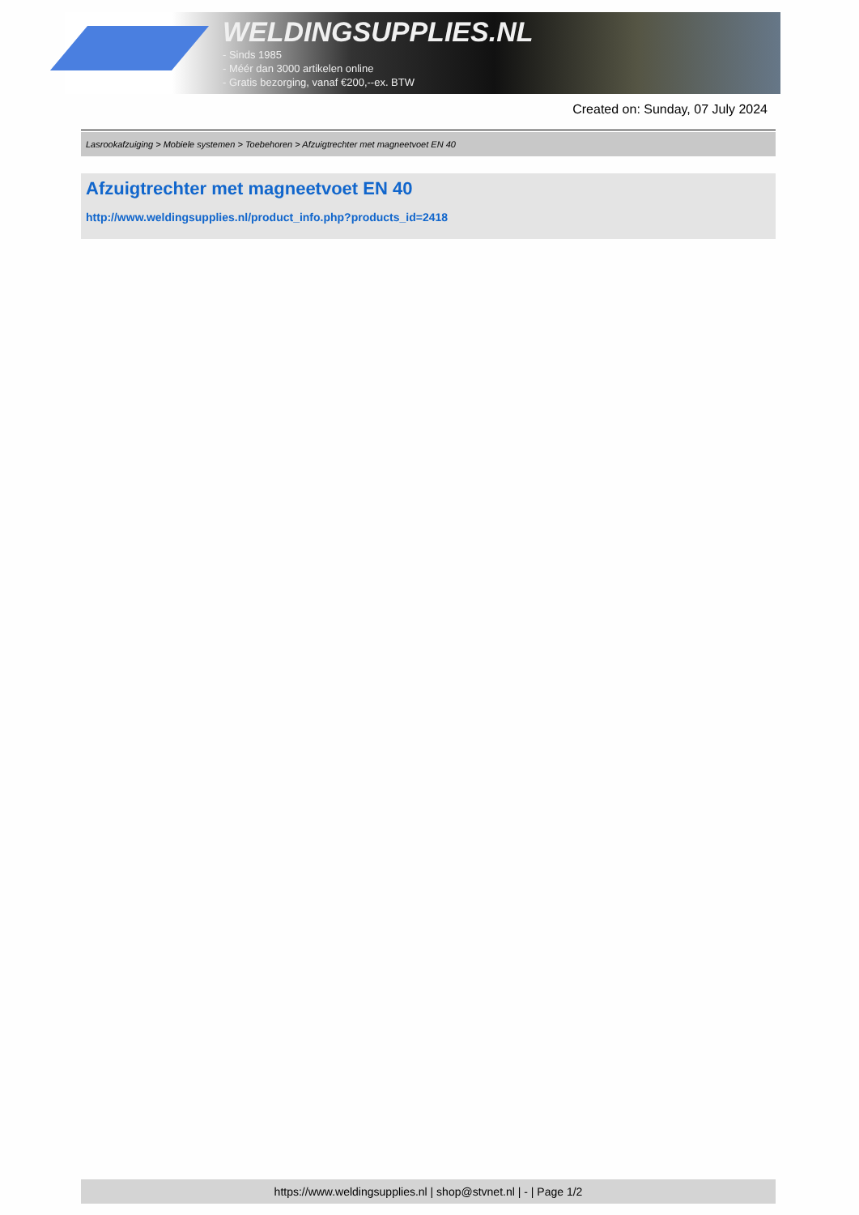WELDINGSUPPLIES.NL
- Sinds 1985
- Méér dan 3000 artikelen online
- Gratis bezorging, vanaf €200,--ex. BTW
Created on: Sunday, 07 July 2024
Lasrookafzuiging > Mobiele systemen > Toebehoren > Afzuigtrechter met magneetvoet EN 40
Afzuigtrechter met magneetvoet EN 40
http://www.weldingsupplies.nl/product_info.php?products_id=2418
https://www.weldingsupplies.nl | shop@stvnet.nl | - | Page 1/2